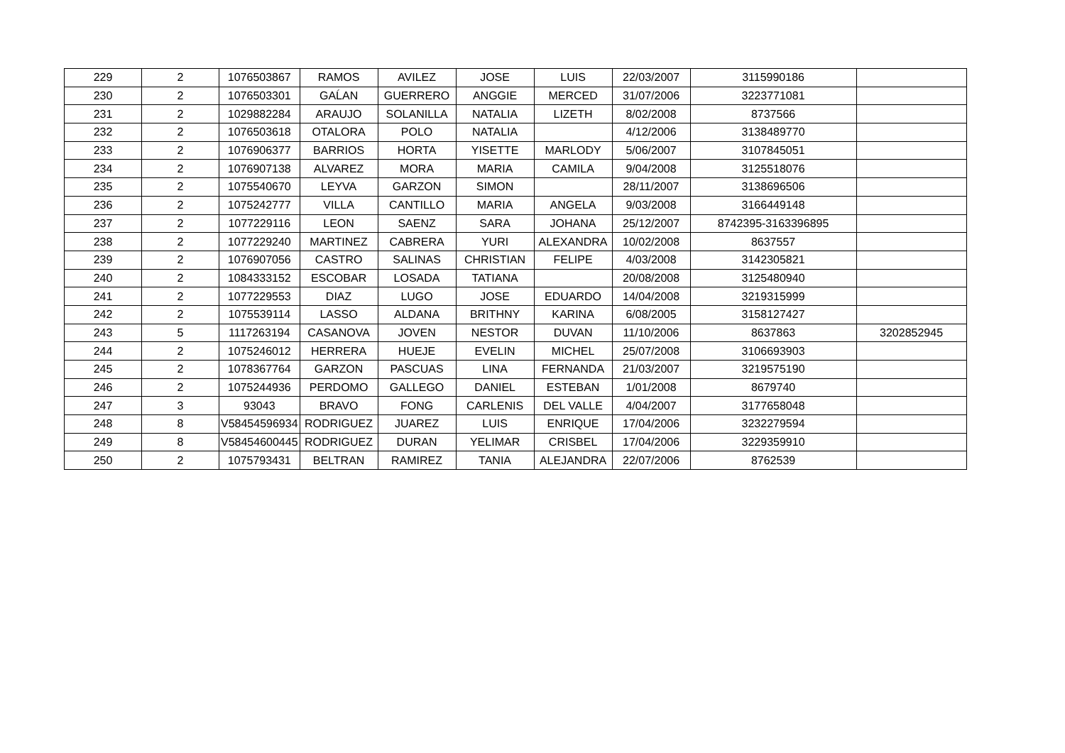| 229 | 2 | 1076503867 | RAMOS | AVILEZ | JOSE | LUIS | 22/03/2007 | 3115990186 | |
| 230 | 2 | 1076503301 | GAĹAN | GUERRERO | ANGGIE | MERCED | 31/07/2006 | 3223771081 | |
| 231 | 2 | 1029882284 | ARAUJO | SOLANILLA | NATALIA | LIZETH | 8/02/2008 | 8737566 | |
| 232 | 2 | 1076503618 | OTALORA | POLO | NATALIA | | 4/12/2006 | 3138489770 | |
| 233 | 2 | 1076906377 | BARRIOS | HORTA | YISETTE | MARLODY | 5/06/2007 | 3107845051 | |
| 234 | 2 | 1076907138 | ALVAREZ | MORA | MARIA | CAMILA | 9/04/2008 | 3125518076 | |
| 235 | 2 | 1075540670 | LEYVA | GARZON | SIMON | | 28/11/2007 | 3138696506 | |
| 236 | 2 | 1075242777 | VILLA | CANTILLO | MARIA | ANGELA | 9/03/2008 | 3166449148 | |
| 237 | 2 | 1077229116 | LEON | SAENZ | SARA | JOHANA | 25/12/2007 | 8742395-3163396895 | |
| 238 | 2 | 1077229240 | MARTINEZ | CABRERA | YURI | ALEXANDRA | 10/02/2008 | 8637557 | |
| 239 | 2 | 1076907056 | CASTRO | SALINAS | CHRISTIAN | FELIPE | 4/03/2008 | 3142305821 | |
| 240 | 2 | 1084333152 | ESCOBAR | LOSADA | TATIANA | | 20/08/2008 | 3125480940 | |
| 241 | 2 | 1077229553 | DIAZ | LUGO | JOSE | EDUARDO | 14/04/2008 | 3219315999 | |
| 242 | 2 | 1075539114 | LASSO | ALDANA | BRITHNY | KARINA | 6/08/2005 | 3158127427 | |
| 243 | 5 | 1117263194 | CASANOVA | JOVEN | NESTOR | DUVAN | 11/10/2006 | 8637863 | 3202852945 |
| 244 | 2 | 1075246012 | HERRERA | HUEJE | EVELIN | MICHEL | 25/07/2008 | 3106693903 | |
| 245 | 2 | 1078367764 | GARZON | PASCUAS | LINA | FERNANDA | 21/03/2007 | 3219575190 | |
| 246 | 2 | 1075244936 | PERDOMO | GALLEGO | DANIEL | ESTEBAN | 1/01/2008 | 8679740 | |
| 247 | 3 | 93043 | BRAVO | FONG | CARLENIS | DEL VALLE | 4/04/2007 | 3177658048 | |
| 248 | 8 | V58454596934 | RODRIGUEZ | JUAREZ | LUIS | ENRIQUE | 17/04/2006 | 3232279594 | |
| 249 | 8 | V58454600445 | RODRIGUEZ | DURAN | YELIMAR | CRISBEL | 17/04/2006 | 3229359910 | |
| 250 | 2 | 1075793431 | BELTRAN | RAMIREZ | TANIA | ALEJANDRA | 22/07/2006 | 8762539 | |